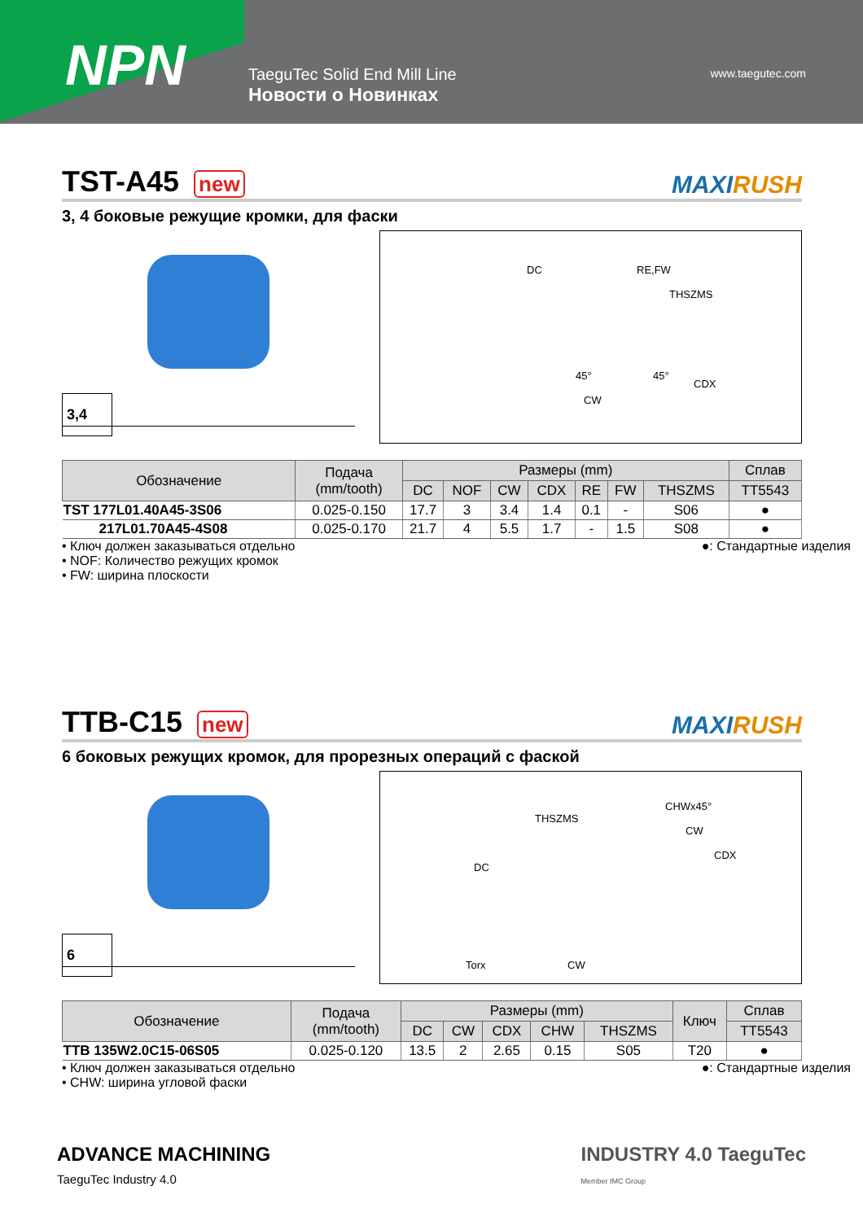NPN
TaeguTec Solid End Mill Line
Новости о Новинках
www.taegutec.com
TST-A45 new MAXIRUSH
3, 4 боковые режущие кромки, для фаски
3,4
DC RE,FW
THSZMS
45° 45°
CDX
CW
| Обозначение | Подача (mm/tooth) | Размеры (mm) | | | | | | | Сплав |
| --- | --- | --- | --- | --- | --- | --- | --- | --- | --- |
| | | DC | NOF | CW | CDX | RE | FW | THSZMS | TT5543 |
| TST 177L01.40A45-3S06 | 0.025-0.150 | 17.7 | 3 | 3.4 | 1.4 | 0.1 | - | S06 | ● |
| 217L01.70A45-4S08 | 0.025-0.170 | 21.7 | 4 | 5.5 | 1.7 | - | 1.5 | S08 | ● |
• Ключ должен заказываться отдельно
• NOF: Количество режущих кромок
• FW: ширина плоскости
●: Стандартные изделия
TTB-C15 new MAXIRUSH
6 боковых режущих кромок, для прорезных операций с фаской
6
THSZMS
DC
Torx CW
CHWx45°
CW
CDX
| Обозначение | Подача (mm/tooth) | Размеры (mm) | | | | | Ключ | Сплав |
| --- | --- | --- | --- | --- | --- | --- | --- | --- |
| | | DC | CW | CDX | CHW | THSZMS | | TT5543 |
| TTB 135W2.0C15-06S05 | 0.025-0.120 | 13.5 | 2 | 2.65 | 0.15 | S05 | T20 | ● |
• Ключ должен заказываться отдельно
• CHW: ширина угловой фаски
●: Стандартные изделия
ADVANCE MACHINING
TaeguTec Industry 4.0
INDUSTRY 4.0 TaeguTec
Member IMC Group